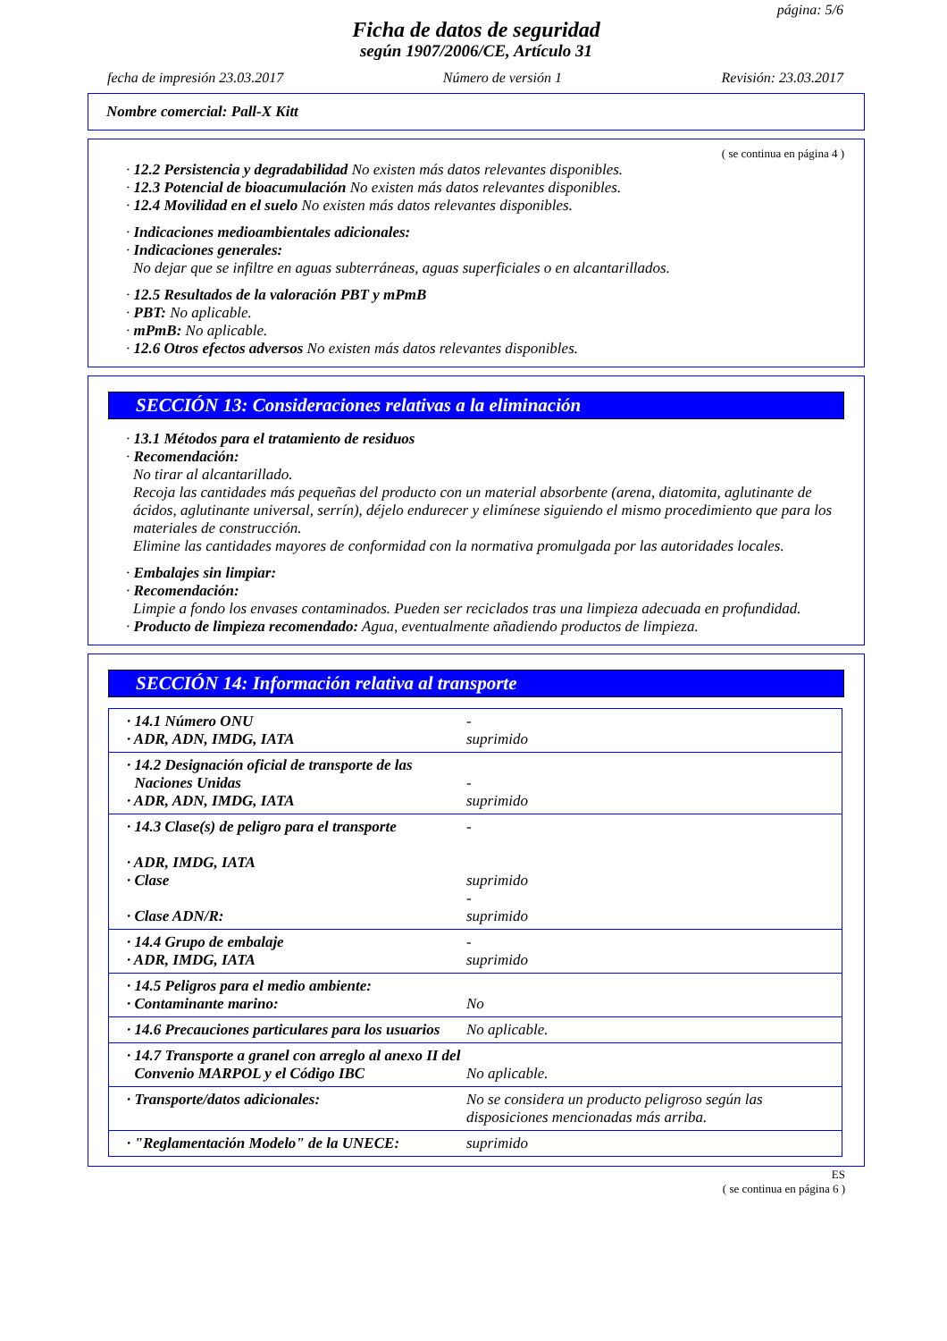página: 5/6
Ficha de datos de seguridad
según 1907/2006/CE, Artículo 31
fecha de impresión 23.03.2017 Número de versión 1 Revisión: 23.03.2017
Nombre comercial: Pall-X Kitt
( se continua en página 4 )
· 12.2 Persistencia y degradabilidad No existen más datos relevantes disponibles.
· 12.3 Potencial de bioacumulación No existen más datos relevantes disponibles.
· 12.4 Movilidad en el suelo No existen más datos relevantes disponibles.
· Indicaciones medioambientales adicionales:
· Indicaciones generales:
No dejar que se infiltre en aguas subterráneas, aguas superficiales o en alcantarillados.
· 12.5 Resultados de la valoración PBT y mPmB
· PBT: No aplicable.
· mPmB: No aplicable.
· 12.6 Otros efectos adversos No existen más datos relevantes disponibles.
SECCIÓN 13: Consideraciones relativas a la eliminación
· 13.1 Métodos para el tratamiento de residuos
· Recomendación:
No tirar al alcantarillado.
Recoja las cantidades más pequeñas del producto con un material absorbente (arena, diatomita, aglutinante de ácidos, aglutinante universal, serrín), déjelo endurecer y elimínese siguiendo el mismo procedimiento que para los materiales de construcción.
Elimine las cantidades mayores de conformidad con la normativa promulgada por las autoridades locales.
· Embalajes sin limpiar:
· Recomendación:
Limpie a fondo los envases contaminados. Pueden ser reciclados tras una limpieza adecuada en profundidad.
· Producto de limpieza recomendado: Agua, eventualmente añadiendo productos de limpieza.
SECCIÓN 14: Información relativa al transporte
| · 14.1 Número ONU · ADR, ADN, IMDG, IATA | - suprimido |
| · 14.2 Designación oficial de transporte de las Naciones Unidas · ADR, ADN, IMDG, IATA | - suprimido |
| · 14.3 Clase(s) de peligro para el transporte · ADR, IMDG, IATA · Clase · Clase ADN/R: | - suprimido - suprimido |
| · 14.4 Grupo de embalaje · ADR, IMDG, IATA | - suprimido |
| · 14.5 Peligros para el medio ambiente: · Contaminante marino: | No |
| · 14.6 Precauciones particulares para los usuarios | No aplicable. |
| · 14.7 Transporte a granel con arreglo al anexo II del Convenio MARPOL y el Código IBC | No aplicable. |
| · Transporte/datos adicionales: | No se considera un producto peligroso según las disposiciones mencionadas más arriba. |
| · "Reglamentación Modelo" de la UNECE: | suprimido |
ES
( se continua en página 6 )